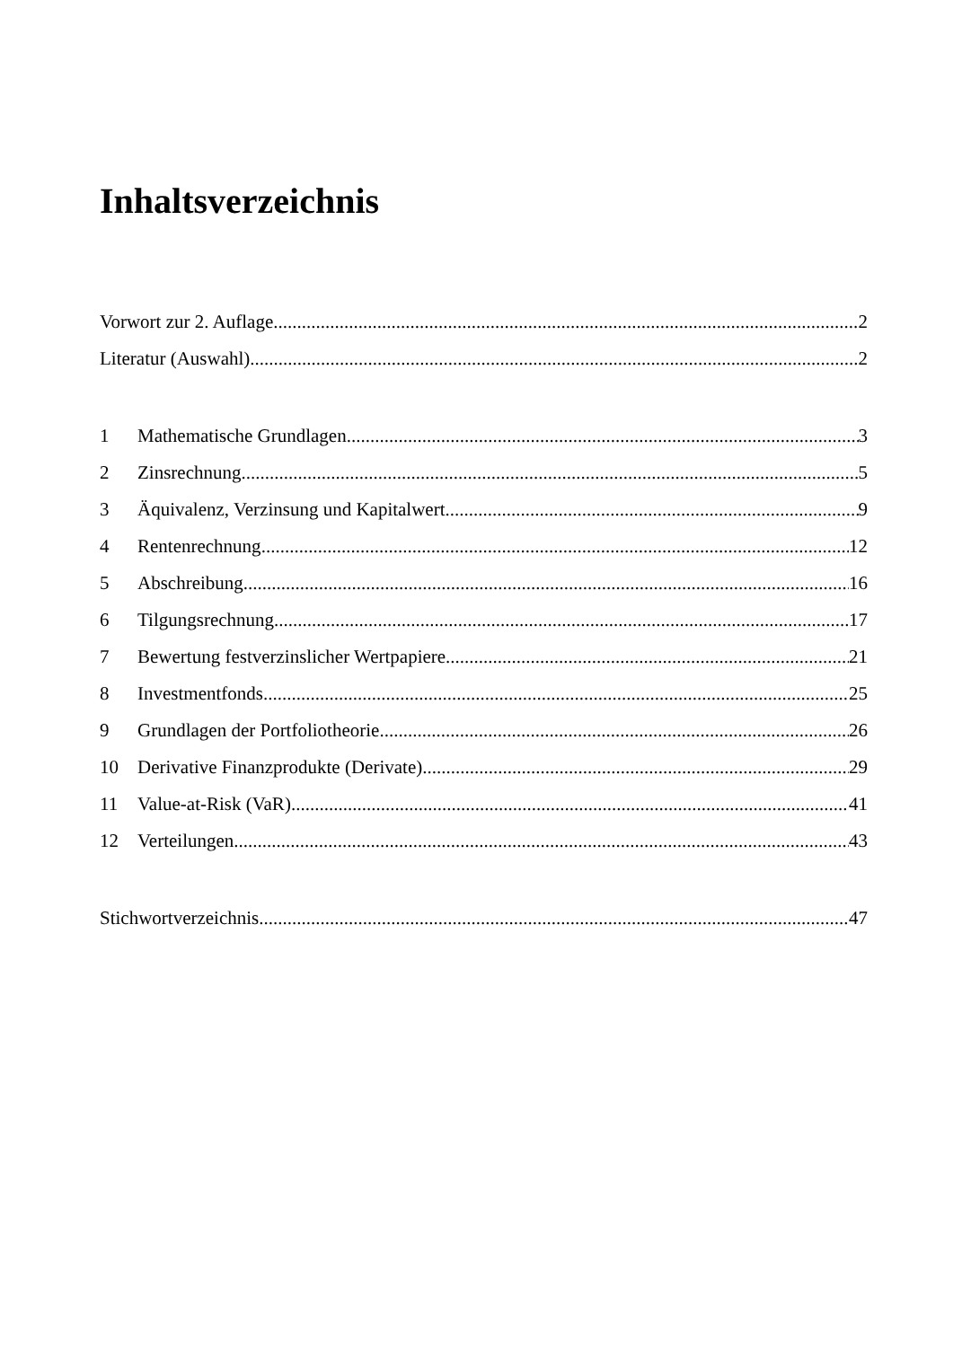Inhaltsverzeichnis
Vorwort zur 2. Auflage 2
Literatur (Auswahl) 2
1 Mathematische Grundlagen 3
2 Zinsrechnung 5
3 Äquivalenz, Verzinsung und Kapitalwert 9
4 Rentenrechnung 12
5 Abschreibung 16
6 Tilgungsrechnung 17
7 Bewertung festverzinslicher Wertpapiere 21
8 Investmentfonds 25
9 Grundlagen der Portfoliotheorie 26
10 Derivative Finanzprodukte (Derivate) 29
11 Value-at-Risk (VaR) 41
12 Verteilungen 43
Stichwortverzeichnis 47